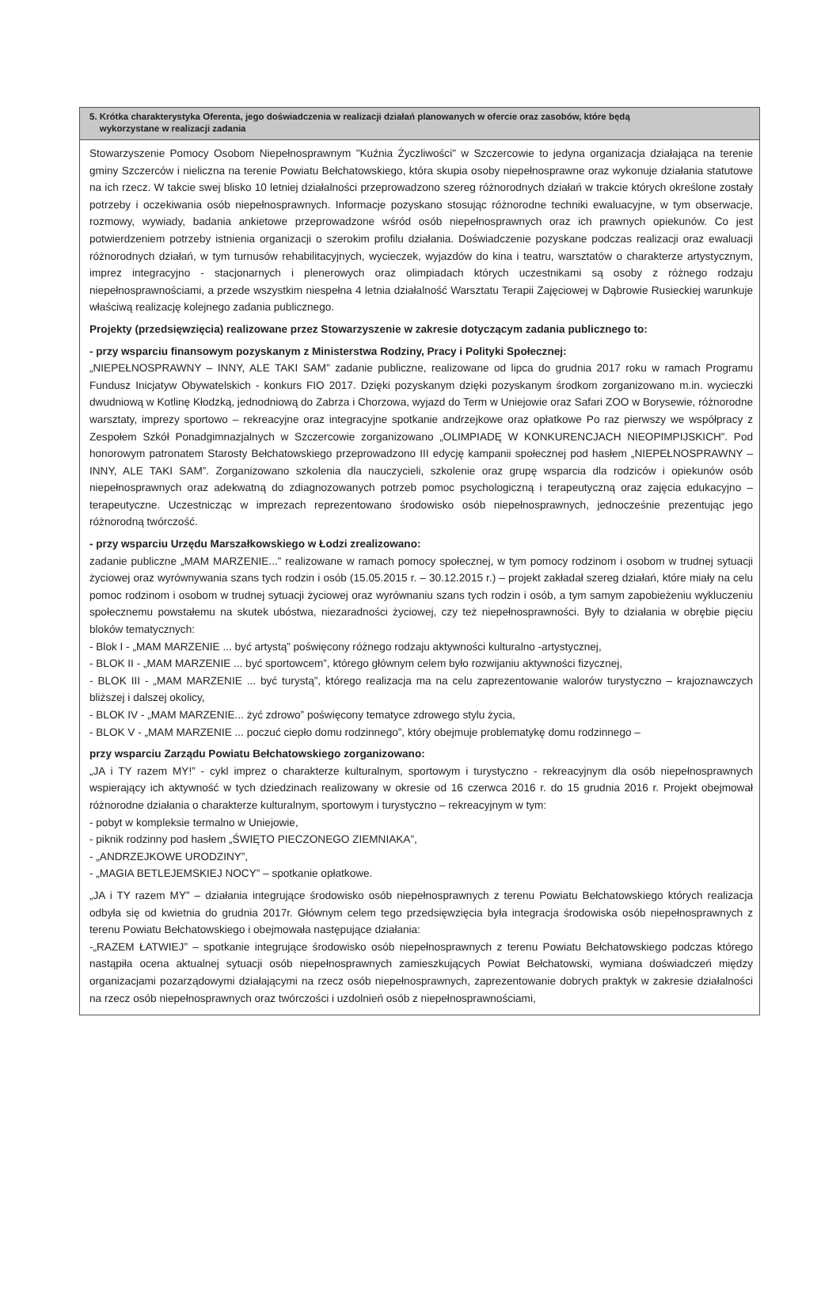5. Krótka charakterystyka Oferenta, jego doświadczenia w realizacji działań planowanych w ofercie oraz zasobów, które będą
wykorzystane w realizacji zadania
Stowarzyszenie Pomocy Osobom Niepełnosprawnym "Kuźnia Życzliwości" w Szczercowie to jedyna organizacja działająca na terenie gminy Szczerców i nieliczna na terenie Powiatu Bełchatowskiego, która skupia osoby niepełnosprawne oraz wykonuje działania statutowe na ich rzecz. W takcie swej blisko 10 letniej działalności przeprowadzono szereg różnorodnych działań w trakcie których określone zostały potrzeby i oczekiwania osób niepełnosprawnych. Informacje pozyskano stosując różnorodne techniki ewaluacyjne, w tym obserwacje, rozmowy, wywiady, badania ankietowe przeprowadzone wśród osób niepełnosprawnych oraz ich prawnych opiekunów. Co jest potwierdzeniem potrzeby istnienia organizacji o szerokim profilu działania. Doświadczenie pozyskane podczas realizacji oraz ewaluacji różnorodnych działań, w tym turnusów rehabilitacyjnych, wycieczek, wyjazdów do kina i teatru, warsztatów o charakterze artystycznym, imprez integracyjno - stacjonarnych i plenerowych oraz olimpiadach których uczestnikami są osoby z różnego rodzaju niepełnosprawnościami, a przede wszystkim niespełna 4 letnia działalność Warsztatu Terapii Zajęciowej w Dąbrowie Rusieckiej warunkuje właściwą realizację kolejnego zadania publicznego.
Projekty (przedsięwzięcia) realizowane przez Stowarzyszenie w zakresie dotyczącym zadania publicznego to:
- przy wsparciu finansowym pozyskanym z Ministerstwa Rodziny, Pracy i Polityki Społecznej:
„NIEPEŁNOSPRAWNY – INNY, ALE TAKI SAM” zadanie publiczne, realizowane od lipca do grudnia 2017 roku w ramach Programu Fundusz Inicjatyw Obywatelskich - konkurs FIO 2017. Dzięki pozyskanym dzięki pozyskanym środkom zorganizowano m.in. wycieczki dwudniową w Kotlinę Kłodzką, jednodniową do Zabrza i Chorzowa, wyjazd do Term w Uniejowie oraz Safari ZOO w Borysewie, różnorodne warsztaty, imprezy sportowo – rekreacyjne oraz integracyjne spotkanie andrzejkowe oraz opłatkowe Po raz pierwszy we współpracy z Zespołem Szkół Ponadgimnazjalnych w Szczercowie zorganizowano „OLIMPIADĘ W KONKURENCJACH NIEOPIMPIJSKICH”. Pod honorowym patronatem Starosty Bełchatowskiego przeprowadzono III edycję kampanii społecznej pod hasłem „NIEPEŁNOSPRAWNY – INNY, ALE TAKI SAM”. Zorganizowano szkolenia dla nauczycieli, szkolenie oraz grupę wsparcia dla rodziców i opiekunów osób niepełnosprawnych oraz adekwatną do zdiagnozowanych potrzeb pomoc psychologiczną i terapeutyczną oraz zajęcia edukacyjno – terapeutyczne. Uczestnicząc w imprezach reprezentowano środowisko osób niepełnosprawnych, jednocześnie prezentując jego różnorodną twórczość.
- przy wsparciu Urzędu Marszałkowskiego w Łodzi zrealizowano:
zadanie publiczne „MAM MARZENIE...” realizowane w ramach pomocy społecznej, w tym pomocy rodzinom i osobom w trudnej sytuacji życiowej oraz wyrównywania szans tych rodzin i osób (15.05.2015 r. – 30.12.2015 r.) – projekt zakładał szereg działań, które miały na celu pomoc rodzinom i osobom w trudnej sytuacji życiowej oraz wyrównaniu szans tych rodzin i osób, a tym samym zapobieżeniu wykluczeniu społecznemu powstałemu na skutek ubóstwa, niezaradności życiowej, czy też niepełnosprawności. Były to działania w obrębie pięciu bloków tematycznych:
- Blok I - „MAM MARZENIE ... być artystą” poświęcony różnego rodzaju aktywności kulturalno -artystycznej,
- BLOK II - „MAM MARZENIE ... być sportowcem”, którego głównym celem było rozwijaniu aktywności fizycznej,
- BLOK III - „MAM MARZENIE ... być turystą”, którego realizacja ma na celu zaprezentowanie walorów turystyczno – krajoznawczych bliższej i dalszej okolicy,
- BLOK IV - „MAM MARZENIE... żyć zdrowo” poświęcony tematyce zdrowego stylu życia,
- BLOK V - „MAM MARZENIE ... poczuć ciepło domu rodzinnego”, który obejmuje problematykę domu rodzinnego –
przy wsparciu Zarządu Powiatu Bełchatowskiego zorganizowano:
„JA i TY razem MY!” - cykl imprez o charakterze kulturalnym, sportowym i turystyczno - rekreacyjnym dla osób niepełnosprawnych wspierający ich aktywność w tych dziedzinach realizowany w okresie od 16 czerwca 2016 r. do 15 grudnia 2016 r. Projekt obejmował różnorodne działania o charakterze kulturalnym, sportowym i turystyczno – rekreacyjnym w tym:
- pobyt w kompleksie termalno w Uniejowie,
- piknik rodzinny pod hasłem „ŚWIĘTO PIECZONEGO ZIEMNIAKA”,
- „ANDRZEJKOWE URODZINY”,
- „MAGIA BETLEJEMSKIEJ NOCY” – spotkanie opłatkowe.
„JA i TY razem MY” – działania integrujące środowisko osób niepełnosprawnych z terenu Powiatu Bełchatowskiego których realizacja odbyła się od kwietnia do grudnia 2017r. Głównym celem tego przedsięwzięcia była integracja środowiska osób niepełnosprawnych z terenu Powiatu Bełchatowskiego i obejmowała następujące działania:
-„RAZEM ŁATWIEJ” – spotkanie integrujące środowisko osób niepełnosprawnych z terenu Powiatu Bełchatowskiego podczas którego nastąpiła ocena aktualnej sytuacji osób niepełnosprawnych zamieszkujących Powiat Bełchatowski, wymiana doświadczeń między organizacjami pozarządowymi działającymi na rzecz osób niepełnosprawnych, zaprezentowanie dobrych praktyk w zakresie działalności na rzecz osób niepełnosprawnych oraz twórczości i uzdolnień osób z niepełnosprawnościami,